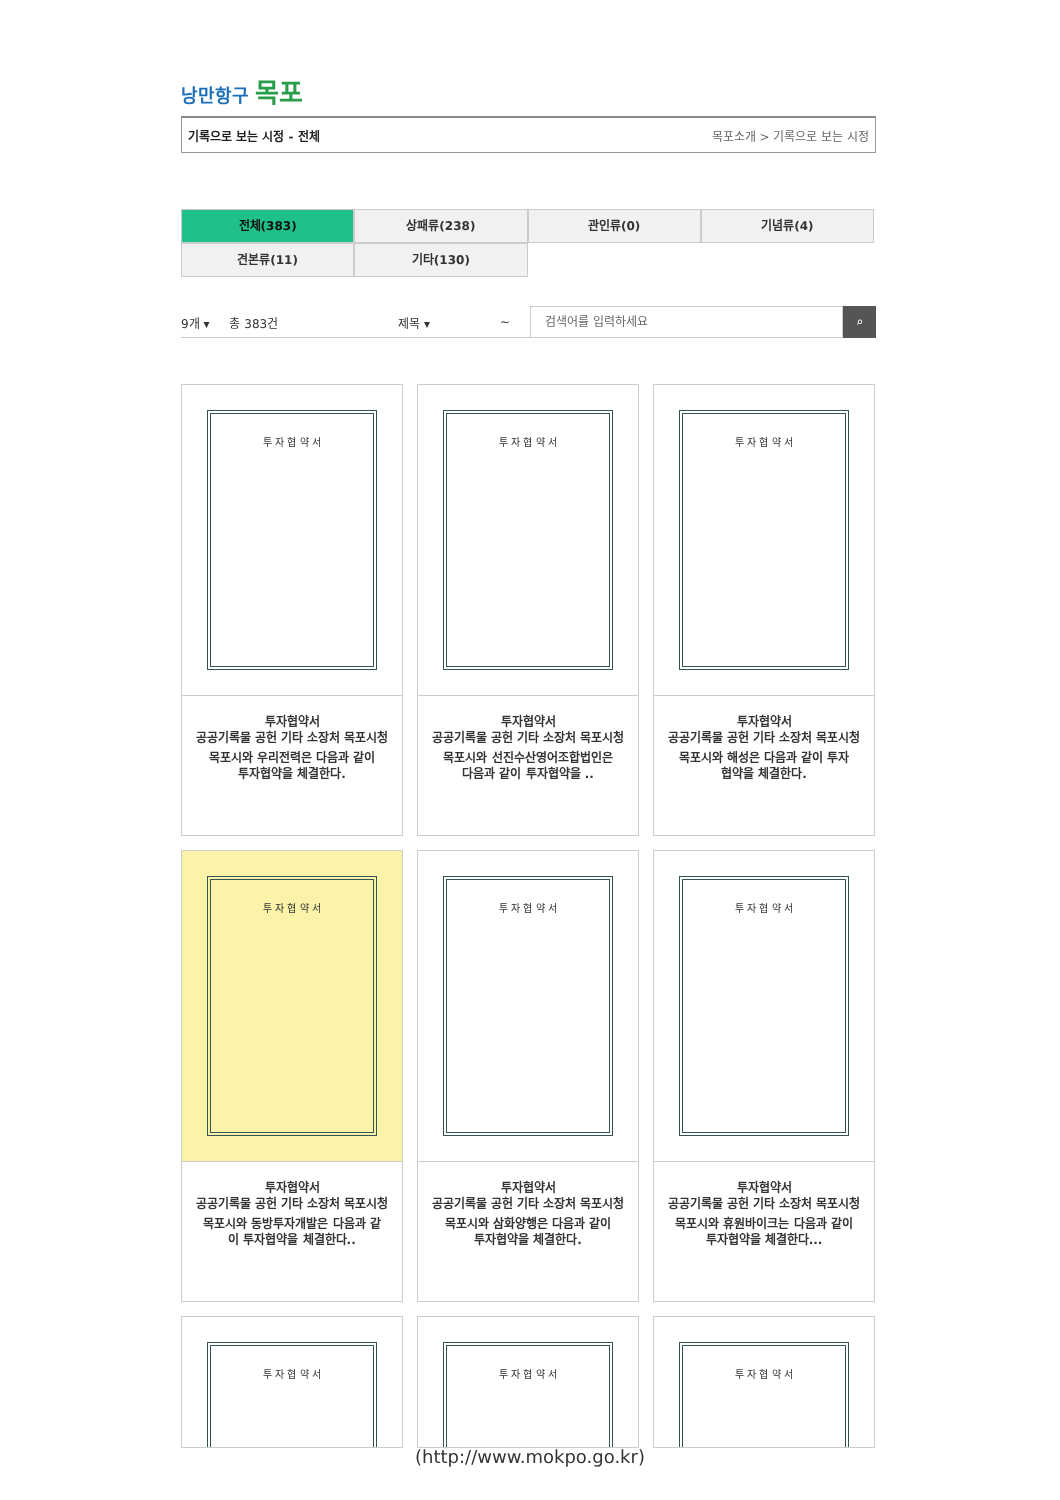낭만항구 목포
기록으로 보는 시정 - 전체 목포소개 > 기록으로 보는 시정
전체(383)
상패류(238)
관인류(0)
기념류(4)
견본류(11)
기타(130)
9개 ▾ 총 383건 제목 ▾ ~
검색어를 입력하세요
⌕
투 자 협 약 서
투자협약서
공공기록물 공헌 기타 소장처 목포시청
목포시와 우리전력은 다음과 같이 투자협약을 체결한다.
투 자 협 약 서
투자협약서
공공기록물 공헌 기타 소장처 목포시청
목포시와 선진수산영어조합법인은 다음과 같이 투자협약을 ..
투 자 협 약 서
투자협약서
공공기록물 공헌 기타 소장처 목포시청
목포시와 해성은 다음과 같이 투자협약을 체결한다.
투 자 협 약 서
투자협약서
공공기록물 공헌 기타 소장처 목포시청
목포시와 동방투자개발은 다음과 같이 투자협약을 체결한다..
투 자 협 약 서
투자협약서
공공기록물 공헌 기타 소장처 목포시청
목포시와 삼화양행은 다음과 같이 투자협약을 체결한다.
투 자 협 약 서
투자협약서
공공기록물 공헌 기타 소장처 목포시청
목포시와 휴원바이크는 다음과 같이 투자협약을 체결한다...
투 자 협 약 서
투 자 협 약 서
투 자 협 약 서
(http://www.mokpo.go.kr)